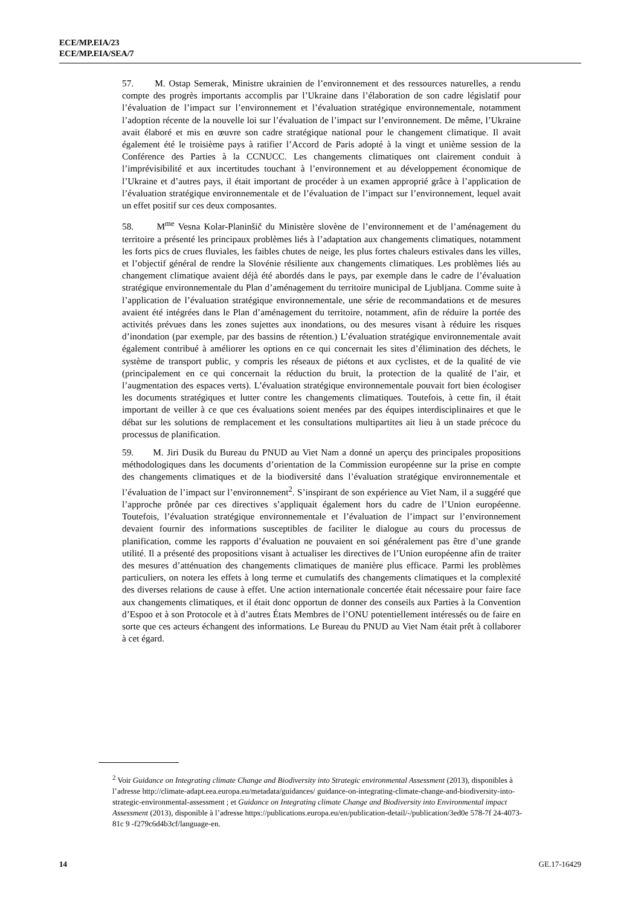ECE/MP.EIA/23
ECE/MP.EIA/SEA/7
57. M. Ostap Semerak, Ministre ukrainien de l’environnement et des ressources naturelles, a rendu compte des progrès importants accomplis par l’Ukraine dans l’élaboration de son cadre législatif pour l’évaluation de l’impact sur l’environnement et l’évaluation stratégique environnementale, notamment l’adoption récente de la nouvelle loi sur l’évaluation de l’impact sur l’environnement. De même, l’Ukraine avait élaboré et mis en œuvre son cadre stratégique national pour le changement climatique. Il avait également été le troisième pays à ratifier l’Accord de Paris adopté à la vingt et unième session de la Conférence des Parties à la CCNUCC. Les changements climatiques ont clairement conduit à l’imprévisibilité et aux incertitudes touchant à l’environnement et au développement économique de l’Ukraine et d’autres pays, il était important de procéder à un examen approprié grâce à l’application de l’évaluation stratégique environnementale et de l’évaluation de l’impact sur l’environnement, lequel avait un effet positif sur ces deux composantes.
58. M<sup>me</sup> Vesna Kolar-Planinšič du Ministère slovène de l’environnement et de l’aménagement du territoire a présenté les principaux problèmes liés à l’adaptation aux changements climatiques, notamment les forts pics de crues fluviales, les faibles chutes de neige, les plus fortes chaleurs estivales dans les villes, et l’objectif général de rendre la Slovénie résiliente aux changements climatiques. Les problèmes liés au changement climatique avaient déjà été abordés dans le pays, par exemple dans le cadre de l’évaluation stratégique environnementale du Plan d’aménagement du territoire municipal de Ljubljana. Comme suite à l’application de l’évaluation stratégique environnementale, une série de recommandations et de mesures avaient été intégrées dans le Plan d’aménagement du territoire, notamment, afin de réduire la portée des activités prévues dans les zones sujettes aux inondations, ou des mesures visant à réduire les risques d’inondation (par exemple, par des bassins de rétention.) L’évaluation stratégique environnementale avait également contribué à améliorer les options en ce qui concernait les sites d’élimination des déchets, le système de transport public, y compris les réseaux de piétons et aux cyclistes, et de la qualité de vie (principalement en ce qui concernait la réduction du bruit, la protection de la qualité de l’air, et l’augmentation des espaces verts). L’évaluation stratégique environnementale pouvait fort bien écologiser les documents stratégiques et lutter contre les changements climatiques. Toutefois, à cette fin, il était important de veiller à ce que ces évaluations soient menées par des équipes interdisciplinaires et que le débat sur les solutions de remplacement et les consultations multipartites ait lieu à un stade précoce du processus de planification.
59. M. Jiri Dusik du Bureau du PNUD au Viet Nam a donné un aperçu des principales propositions méthodologiques dans les documents d’orientation de la Commission européenne sur la prise en compte des changements climatiques et de la biodiversité dans l’évaluation stratégique environnementale et l’évaluation de l’impact sur l’environnement<sup>2</sup>. S’inspirant de son expérience au Viet Nam, il a suggéré que l’approche prônée par ces directives s’appliquait également hors du cadre de l’Union européenne. Toutefois, l’évaluation stratégique environnementale et l’évaluation de l’impact sur l’environnement devaient fournir des informations susceptibles de faciliter le dialogue au cours du processus de planification, comme les rapports d’évaluation ne pouvaient en soi généralement pas être d’une grande utilité. Il a présenté des propositions visant à actualiser les directives de l’Union européenne afin de traiter des mesures d’atténuation des changements climatiques de manière plus efficace. Parmi les problèmes particuliers, on notera les effets à long terme et cumulatifs des changements climatiques et la complexité des diverses relations de cause à effet. Une action internationale concertée était nécessaire pour faire face aux changements climatiques, et il était donc opportun de donner des conseils aux Parties à la Convention d’Espoo et à son Protocole et à d’autres États Membres de l’ONU potentiellement intéressés ou de faire en sorte que ces acteurs échangent des informations. Le Bureau du PNUD au Viet Nam était prêt à collaborer à cet égard.
<sup>2</sup> Voir Guidance on Integrating climate Change and Biodiversity into Strategic environmental Assessment (2013), disponibles à l’adresse http://climate-adapt.eea.europa.eu/metadata/guidances/ guidance-on-integrating-climate-change-and-biodiversity-into-strategic-environmental-assessment ; et Guidance on Integrating climate Change and Biodiversity into Environmental impact Assessment (2013), disponible à l’adresse https://publications.europa.eu/en/publication-detail/-/publication/3ed0e 578-7f 24-4073-81c 9 -f279c6d4b3cf/language-en.
14 GE.17-16429